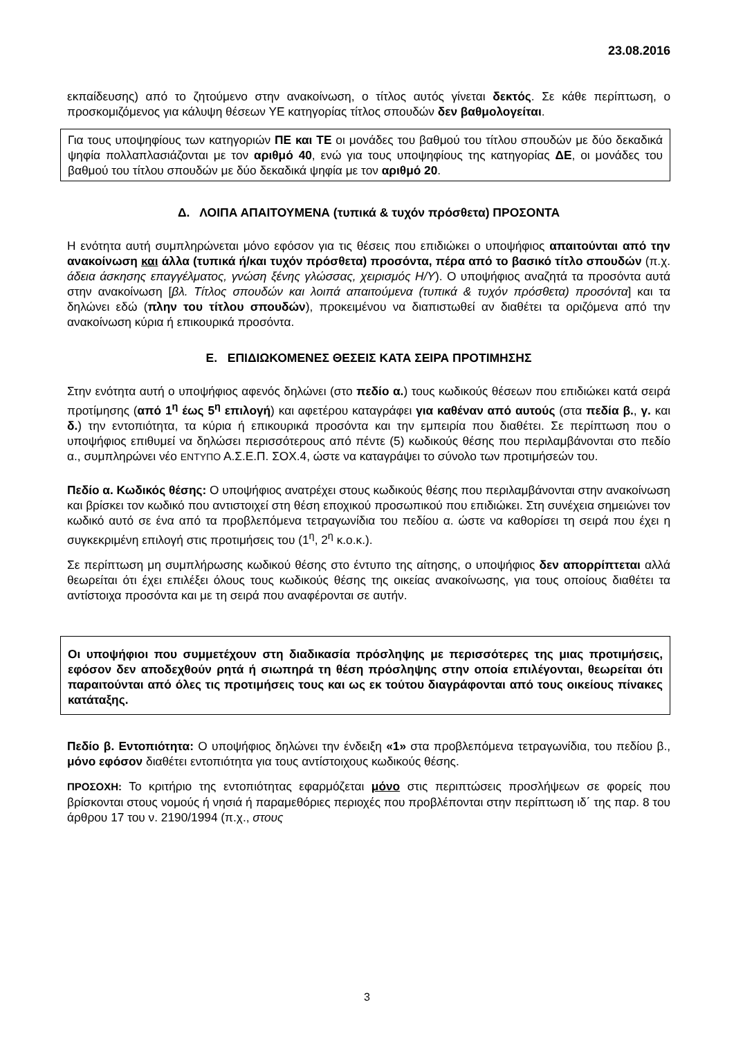23.08.2016
εκπαίδευσης) από το ζητούμενο στην ανακοίνωση, ο τίτλος αυτός γίνεται δεκτός. Σε κάθε περίπτωση, ο προσκομιζόμενος για κάλυψη θέσεων ΥΕ κατηγορίας τίτλος σπουδών δεν βαθμολογείται.
Για τους υποψηφίους των κατηγοριών ΠΕ και ΤΕ οι μονάδες του βαθμού του τίτλου σπουδών με δύο δεκαδικά ψηφία πολλαπλασιάζονται με τον αριθμό 40, ενώ για τους υποψηφίους της κατηγορίας ΔΕ, οι μονάδες του βαθμού του τίτλου σπουδών με δύο δεκαδικά ψηφία με τον αριθμό 20.
Δ. ΛΟΙΠΑ ΑΠΑΙΤΟΥΜΕΝΑ (τυπικά & τυχόν πρόσθετα) ΠΡΟΣΟΝΤΑ
Η ενότητα αυτή συμπληρώνεται μόνο εφόσον για τις θέσεις που επιδιώκει ο υποψήφιος απαιτούνται από την ανακοίνωση και άλλα (τυπικά ή/και τυχόν πρόσθετα) προσόντα, πέρα από το βασικό τίτλο σπουδών (π.χ. άδεια άσκησης επαγγέλματος, γνώση ξένης γλώσσας, χειρισμός Η/Υ). Ο υποψήφιος αναζητά τα προσόντα αυτά στην ανακοίνωση [βλ. Τίτλος σπουδών και λοιπά απαιτούμενα (τυπικά & τυχόν πρόσθετα) προσόντα] και τα δηλώνει εδώ (πλην του τίτλου σπουδών), προκειμένου να διαπιστωθεί αν διαθέτει τα οριζόμενα από την ανακοίνωση κύρια ή επικουρικά προσόντα.
Ε. ΕΠΙΔΙΩΚΟΜΕΝΕΣ ΘΕΣΕΙΣ ΚΑΤΑ ΣΕΙΡΑ ΠΡΟΤΙΜΗΣΗΣ
Στην ενότητα αυτή ο υποψήφιος αφενός δηλώνει (στο πεδίο α.) τους κωδικούς θέσεων που επιδιώκει κατά σειρά προτίμησης (από 1<sup>η</sup> έως 5<sup>η</sup> επιλογή) και αφετέρου καταγράφει για καθέναν από αυτούς (στα πεδία β., γ. και δ.) την εντοπιότητα, τα κύρια ή επικουρικά προσόντα και την εμπειρία που διαθέτει. Σε περίπτωση που ο υποψήφιος επιθυμεί να δηλώσει περισσότερους από πέντε (5) κωδικούς θέσης που περιλαμβάνονται στο πεδίο α., συμπληρώνει νέο ΕΝΤΥΠΟ Α.Σ.Ε.Π. ΣΟΧ.4, ώστε να καταγράψει το σύνολο των προτιμήσεών του.
Πεδίο α. Κωδικός θέσης: Ο υποψήφιος ανατρέχει στους κωδικούς θέσης που περιλαμβάνονται στην ανακοίνωση και βρίσκει τον κωδικό που αντιστοιχεί στη θέση εποχικού προσωπικού που επιδιώκει. Στη συνέχεια σημειώνει τον κωδικό αυτό σε ένα από τα προβλεπόμενα τετραγωνίδια του πεδίου α. ώστε να καθορίσει τη σειρά που έχει η συγκεκριμένη επιλογή στις προτιμήσεις του (1<sup>η</sup>, 2<sup>η</sup> κ.ο.κ.).
Σε περίπτωση μη συμπλήρωσης κωδικού θέσης στο έντυπο της αίτησης, ο υποψήφιος δεν απορρίπτεται αλλά θεωρείται ότι έχει επιλέξει όλους τους κωδικούς θέσης της οικείας ανακοίνωσης, για τους οποίους διαθέτει τα αντίστοιχα προσόντα και με τη σειρά που αναφέρονται σε αυτήν.
Οι υποψήφιοι που συμμετέχουν στη διαδικασία πρόσληψης με περισσότερες της μιας προτιμήσεις, εφόσον δεν αποδεχθούν ρητά ή σιωπηρά τη θέση πρόσληψης στην οποία επιλέγονται, θεωρείται ότι παραιτούνται από όλες τις προτιμήσεις τους και ως εκ τούτου διαγράφονται από τους οικείους πίνακες κατάταξης.
Πεδίο β. Εντοπιότητα: Ο υποψήφιος δηλώνει την ένδειξη «1» στα προβλεπόμενα τετραγωνίδια, του πεδίου β., μόνο εφόσον διαθέτει εντοπιότητα για τους αντίστοιχους κωδικούς θέσης.
ΠΡΟΣΟΧΗ: Το κριτήριο της εντοπιότητας εφαρμόζεται μόνο στις περιπτώσεις προσλήψεων σε φορείς που βρίσκονται στους νομούς ή νησιά ή παραμεθόριες περιοχές που προβλέπονται στην περίπτωση ιδ΄ της παρ. 8 του άρθρου 17 του ν. 2190/1994 (π.χ., στους
3